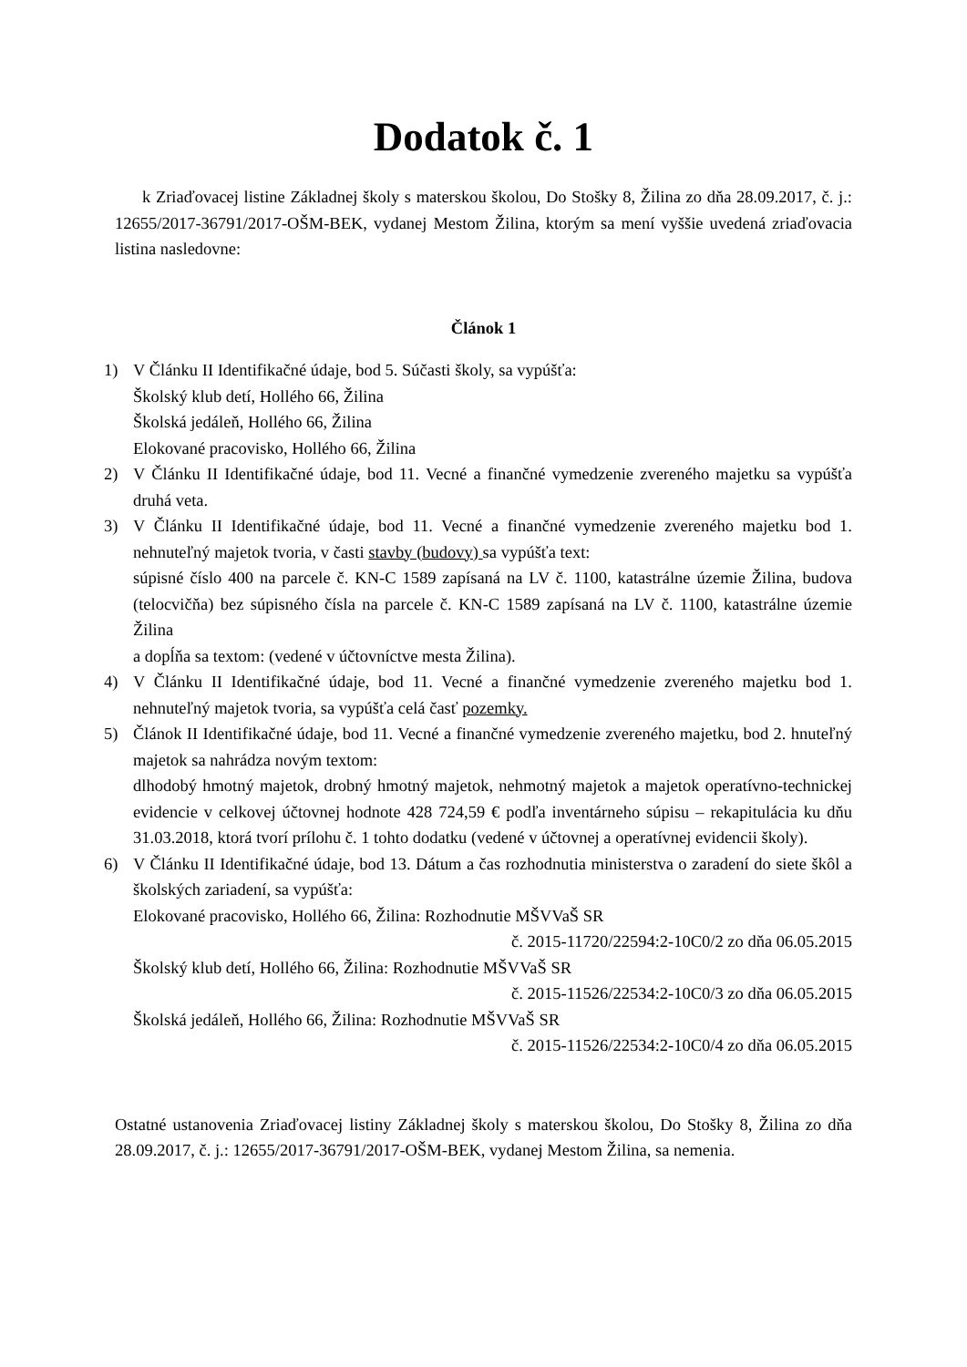Dodatok č. 1
k Zriaďovacej listine Základnej školy s materskou školou, Do Stošky 8, Žilina zo dňa 28.09.2017, č. j.: 12655/2017-36791/2017-OŠM-BEK, vydanej Mestom Žilina, ktorým sa mení vyššie uvedená zriaďovacia listina nasledovne:
Článok 1
1) V Článku II Identifikačné údaje, bod 5. Súčasti školy, sa vypúšťa:
Školský klub detí, Hollého 66, Žilina
Školská jedáleň, Hollého 66, Žilina
Elokované pracovisko, Hollého 66, Žilina
2) V Článku II Identifikačné údaje, bod 11. Vecné a finančné vymedzenie zvereného majetku sa vypúšťa druhá veta.
3) V Článku II Identifikačné údaje, bod 11. Vecné a finančné vymedzenie zvereného majetku bod 1. nehnuteľný majetok tvoria, v časti stavby (budovy) sa vypúšťa text:
súpisné číslo 400 na parcele č. KN-C 1589 zapísaná na LV č. 1100, katastrálne územie Žilina, budova (telocvičňa) bez súpisného čísla na parcele č. KN-C 1589 zapísaná na LV č. 1100, katastrálne územie Žilina
a dopĺňa sa textom: (vedené v účtovníctve mesta Žilina).
4) V Článku II Identifikačné údaje, bod 11. Vecné a finančné vymedzenie zvereného majetku bod 1. nehnuteľný majetok tvoria, sa vypúšťa celá časť pozemky.
5) Článok II Identifikačné údaje, bod 11. Vecné a finančné vymedzenie zvereného majetku, bod 2. hnuteľný majetok sa nahrádza novým textom:
dlhodobý hmotný majetok, drobný hmotný majetok, nehmotný majetok a majetok operatívno-technickej evidencie v celkovej účtovnej hodnote 428 724,59 € podľa inventárneho súpisu – rekapitulácia ku dňu 31.03.2018, ktorá tvorí prílohu č. 1 tohto dodatku (vedené v účtovnej a operatívnej evidencii školy).
6) V Článku II Identifikačné údaje, bod 13. Dátum a čas rozhodnutia ministerstva o zaradení do siete škôl a školských zariadení, sa vypúšťa:
Elokované pracovisko, Hollého 66, Žilina: Rozhodnutie MŠVVaŠ SR
č. 2015-11720/22594:2-10C0/2 zo dňa 06.05.2015
Školský klub detí, Hollého 66, Žilina: Rozhodnutie MŠVVaŠ SR
č. 2015-11526/22534:2-10C0/3 zo dňa 06.05.2015
Školská jedáleň, Hollého 66, Žilina: Rozhodnutie MŠVVaŠ SR
č. 2015-11526/22534:2-10C0/4 zo dňa 06.05.2015
Ostatné ustanovenia Zriaďovacej listiny Základnej školy s materskou školou, Do Stošky 8, Žilina zo dňa 28.09.2017, č. j.: 12655/2017-36791/2017-OŠM-BEK, vydanej Mestom Žilina, sa nemenia.